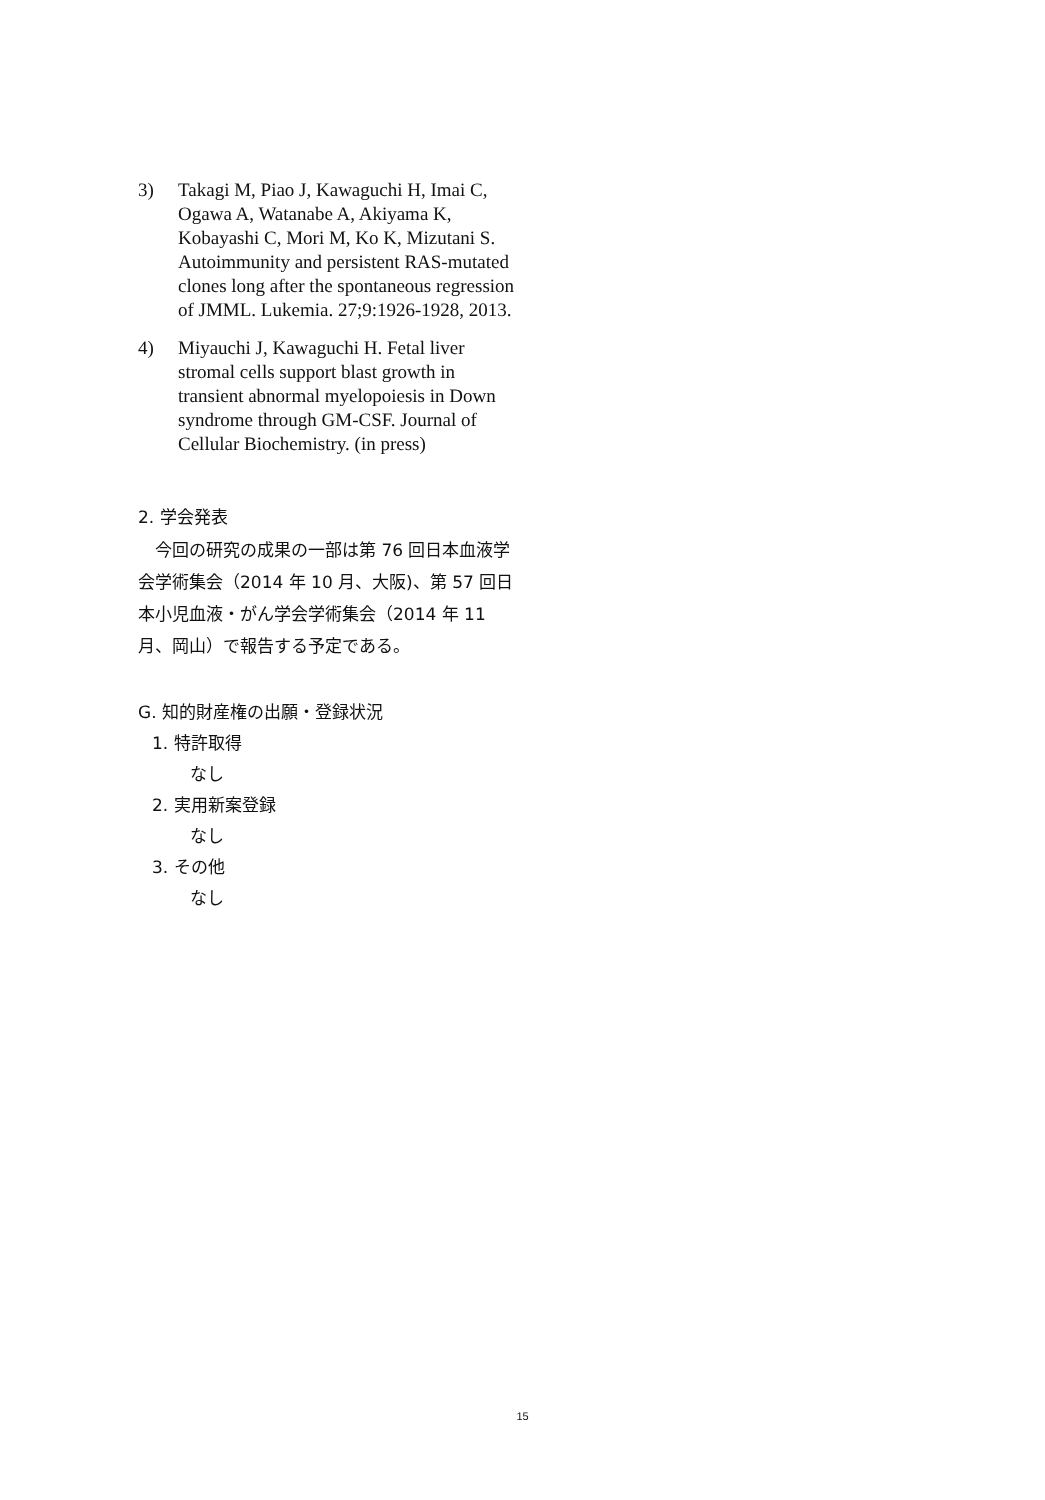3) Takagi M, Piao J, Kawaguchi H, Imai C, Ogawa A, Watanabe A, Akiyama K, Kobayashi C, Mori M, Ko K, Mizutani S. Autoimmunity and persistent RAS-mutated clones long after the spontaneous regression of JMML. Lukemia. 27;9:1926-1928, 2013.
4) Miyauchi J, Kawaguchi H. Fetal liver stromal cells support blast growth in transient abnormal myelopoiesis in Down syndrome through GM-CSF. Journal of Cellular Biochemistry. (in press)
2. 学会発表
今回の研究の成果の一部は第 76 回日本血液学会学術集会（2014 年 10 月、大阪)、第 57 回日本小児血液・がん学会学術集会（2014 年 11 月、岡山）で報告する予定である。
G. 知的財産権の出願・登録状況
1. 特許取得
なし
2. 実用新案登録
なし
3. その他
なし
15